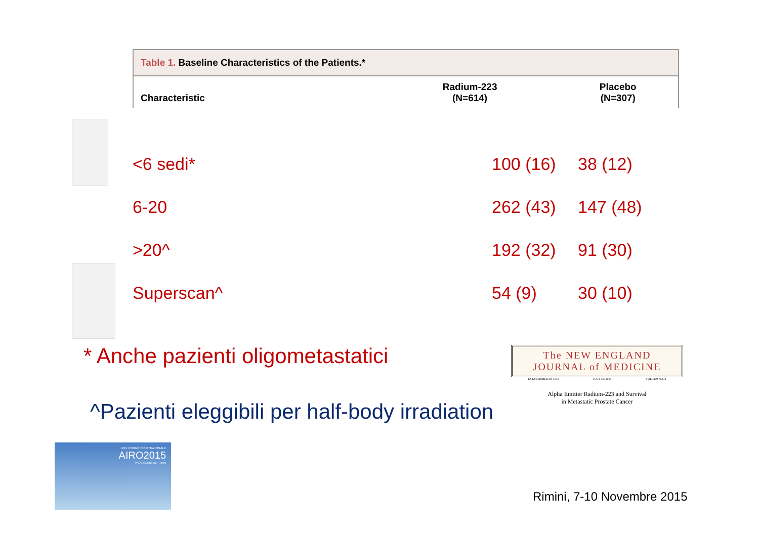Table 1. Baseline Characteristics of the Patients.*
| Characteristic | Radium-223 (N=614) | Placebo (N=307) |
| --- | --- | --- |
| <6 sedi* | 100 (16) | 38 (12) |
| 6-20 | 262 (43) | 147 (48) |
| >20^ | 192 (32) | 91 (30) |
| Superscan^ | 54 (9) | 30 (10) |
* Anche pazienti oligometastatici
^Pazienti eleggibili per half-body irradiation
The NEW ENGLAND
JOURNAL of MEDICINE
ESTABLISHED IN 1812 JULY 18, 2013 VOL. 369 NO. 3
Alpha Emitter Radium-223 and Survival
in Metastatic Prostate Cancer
XXV CONGRESSO NAZIONALE
AIRO2015
PALACONGRESSI - Rimini
Rimini, 7-10 Novembre 2015